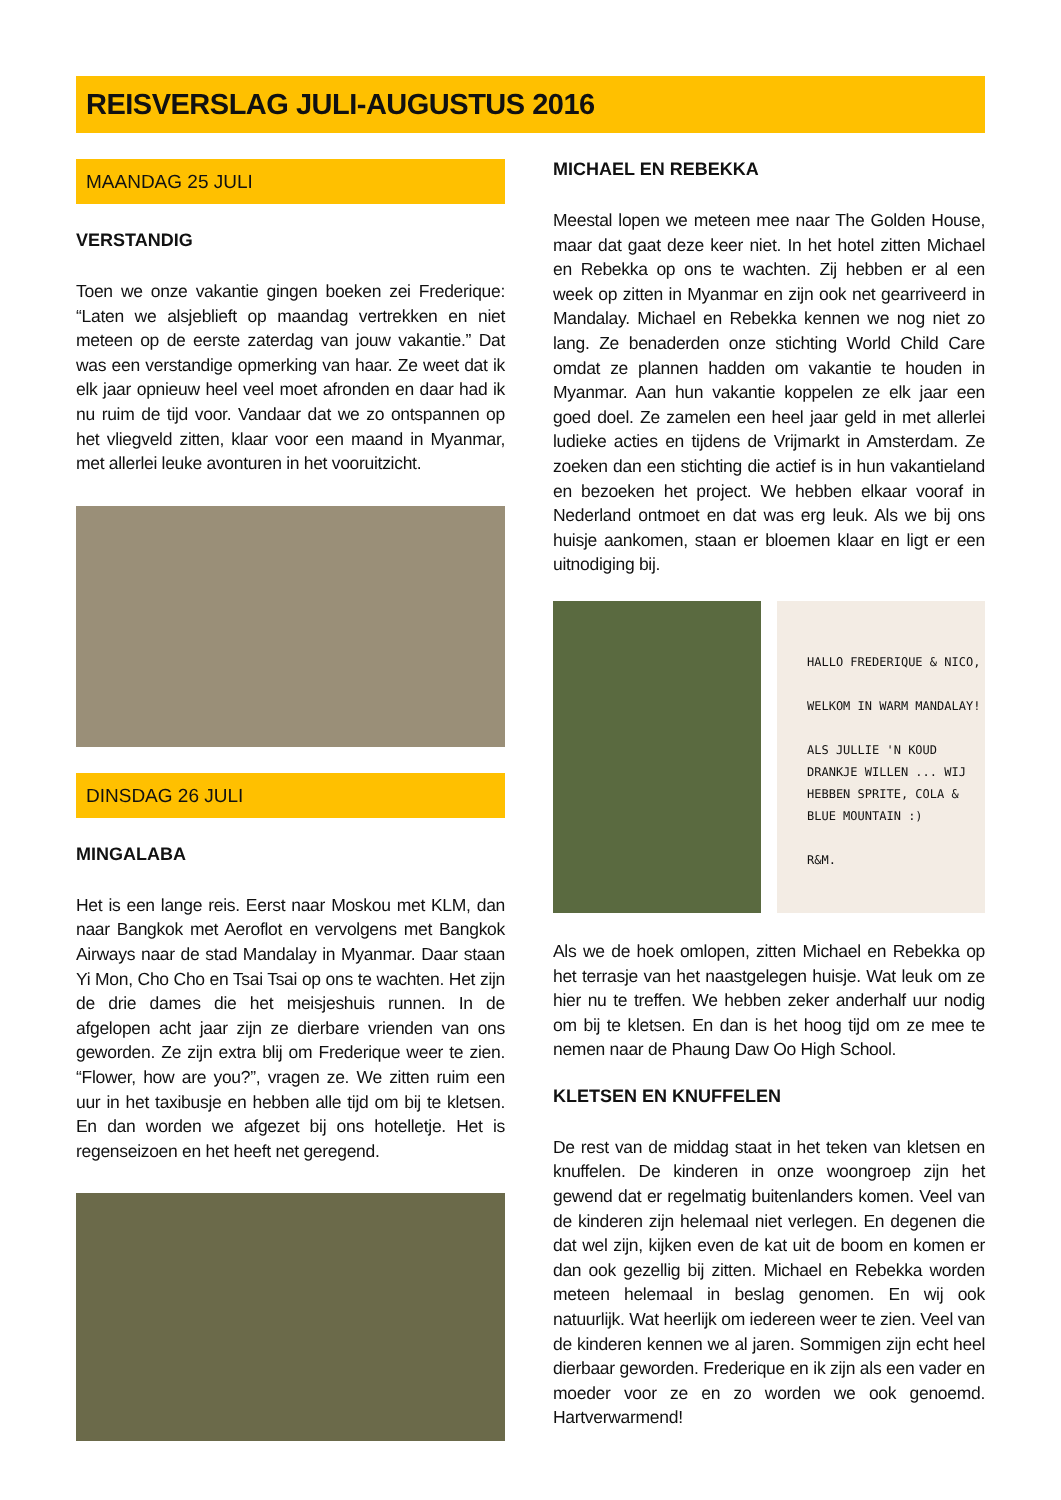REISVERSLAG JULI-AUGUSTUS 2016
MAANDAG 25 JULI
VERSTANDIG
Toen we onze vakantie gingen boeken zei Frederique: “Laten we alsjeblieft op maandag vertrekken en niet meteen op de eerste zaterdag van jouw vakantie.” Dat was een verstandige opmerking van haar. Ze weet dat ik elk jaar opnieuw heel veel moet afronden en daar had ik nu ruim de tijd voor. Vandaar dat we zo ontspannen op het vliegveld zitten, klaar voor een maand in Myanmar, met allerlei leuke avonturen in het vooruitzicht.
DINSDAG 26 JULI
MINGALABA
Het is een lange reis. Eerst naar Moskou met KLM, dan naar Bangkok met Aeroflot en vervolgens met Bangkok Airways naar de stad Mandalay in Myanmar. Daar staan Yi Mon, Cho Cho en Tsai Tsai op ons te wachten. Het zijn de drie dames die het meisjeshuis runnen. In de afgelopen acht jaar zijn ze dierbare vrienden van ons geworden. Ze zijn extra blij om Frederique weer te zien. “Flower, how are you?”, vragen ze. We zitten ruim een uur in het taxibusje en hebben alle tijd om bij te kletsen. En dan worden we afgezet bij ons hotelletje. Het is regenseizoen en het heeft net geregend.
MICHAEL EN REBEKKA
Meestal lopen we meteen mee naar The Golden House, maar dat gaat deze keer niet. In het hotel zitten Michael en Rebekka op ons te wachten. Zij hebben er al een week op zitten in Myanmar en zijn ook net gearriveerd in Mandalay. Michael en Rebekka kennen we nog niet zo lang. Ze benaderden onze stichting World Child Care omdat ze plannen hadden om vakantie te houden in Myanmar. Aan hun vakantie koppelen ze elk jaar een goed doel. Ze zamelen een heel jaar geld in met allerlei ludieke acties en tijdens de Vrijmarkt in Amsterdam. Ze zoeken dan een stichting die actief is in hun vakantieland en bezoeken het project. We hebben elkaar vooraf in Nederland ontmoet en dat was erg leuk. Als we bij ons huisje aankomen, staan er bloemen klaar en ligt er een uitnodiging bij.
HALLO FREDERIQUE & NICO,
WELKOM IN WARM MANDALAY!
ALS JULLIE 'N KOUD DRANKJE WILLEN ... WIJ HEBBEN SPRITE, COLA & BLUE MOUNTAIN :)
R&M.
Als we de hoek omlopen, zitten Michael en Rebekka op het terrasje van het naastgelegen huisje. Wat leuk om ze hier nu te treffen. We hebben zeker anderhalf uur nodig om bij te kletsen. En dan is het hoog tijd om ze mee te nemen naar de Phaung Daw Oo High School.
KLETSEN EN KNUFFELEN
De rest van de middag staat in het teken van kletsen en knuffelen. De kinderen in onze woongroep zijn het gewend dat er regelmatig buitenlanders komen. Veel van de kinderen zijn helemaal niet verlegen. En degenen die dat wel zijn, kijken even de kat uit de boom en komen er dan ook gezellig bij zitten. Michael en Rebekka worden meteen helemaal in beslag genomen. En wij ook natuurlijk. Wat heerlijk om iedereen weer te zien. Veel van de kinderen kennen we al jaren. Sommigen zijn echt heel dierbaar geworden. Frederique en ik zijn als een vader en moeder voor ze en zo worden we ook genoemd. Hartverwarmend!